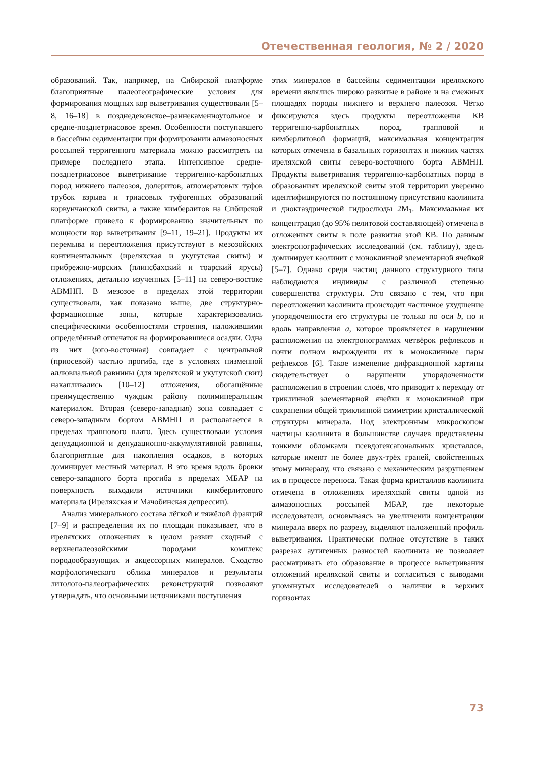Отечественная геология, № 2 / 2020
образований. Так, например, на Сибирской платформе благоприятные палеогеографические условия для формирования мощных кор выветривания существовали [5–8, 16–18] в позднедевонское–раннекаменноугольное и средне-позднетриасовое время. Особенности поступавшего в бассейны седиментации при формировании алмазоносных россыпей терригенного материала можно рассмотреть на примере последнего этапа. Интенсивное средне-позднетриасовое выветривание терригенно-карбонатных пород нижнего палеозоя, долеритов, агломератовых туфов трубок взрыва и триасовых туфогенных образований корвунчанской свиты, а также кимберлитов на Сибирской платформе привело к формированию значительных по мощности кор выветривания [9–11, 19–21]. Продукты их перемыва и переотложения присутствуют в мезозойских континентальных (иреляхская и укугутская свиты) и прибрежно-морских (плинсбахский и тоарский ярусы) отложениях, детально изученных [5–11] на северо-востоке АВМНП. В мезозое в пределах этой территории существовали, как показано выше, две структурно-формационные зоны, которые характеризовались специфическими особенностями строения, наложившими определённый отпечаток на формировавшиеся осадки. Одна из них (юго-восточная) совпадает с центральной (приосевой) частью прогиба, где в условиях низменной аллювиальной равнины (для иреляхской и укугутской свит) накапливались [10–12] отложения, обогащённые преимущественно чуждым району полиминеральным материалом. Вторая (северо-западная) зона совпадает с северо-западным бортом АВМНП и располагается в пределах траппового плато. Здесь существовали условия денудационной и денудационно-аккумулятивной равнины, благоприятные для накопления осадков, в которых доминирует местный материал. В это время вдоль бровки северо-западного борта прогиба в пределах МБАР на поверхность выходили источники кимберлитового материала (Иреляхская и Мачобинская депрессии).
Анализ минерального состава лёгкой и тяжёлой фракций [7–9] и распределения их по площади показывает, что в иреляхских отложениях в целом развит сходный с верхнепалеозойскими породами комплекс породообразующих и акцессорных минералов. Сходство морфологического облика минералов и результаты литолого-палеографических реконструкций позволяют утверждать, что основными источниками поступления
этих минералов в бассейны седиментации иреляхского времени являлись широко развитые в районе и на смежных площадях породы нижнего и верхнего палеозоя. Чётко фиксируются здесь продукты переотложения КВ терригенно-карбонатных пород, трапповой и кимберлитовой формаций, максимальная концентрация которых отмечена в базальных горизонтах и нижних частях иреляхской свиты северо-восточного борта АВМНП. Продукты выветривания терригенно-карбонатных пород в образованиях иреляхской свиты этой территории уверенно идентифицируются по постоянному присутствию каолинита и диоктаэдрической гидрослюды 2M<sub>1</sub>. Максимальная их концентрация (до 95% пелитовой составляющей) отмечена в отложениях свиты в поле развития этой КВ. По данным электронографических исследований (см. таблицу), здесь доминирует каолинит с моноклинной элементарной ячейкой [5–7]. Однако среди частиц данного структурного типа наблюдаются индивиды с различной степенью совершенства структуры. Это связано с тем, что при переотложении каолинита происходит частичное ухудшение упорядоченности его структуры не только по оси b, но и вдоль направления a, которое проявляется в нарушении расположения на электронограммах четвёрок рефлексов и почти полном вырождении их в моноклинные пары рефлексов [6]. Такое изменение дифракционной картины свидетельствует о нарушении упорядоченности расположения в строении слоёв, что приводит к переходу от триклинной элементарной ячейки к моноклинной при сохранении общей триклинной симметрии кристаллической структуры минерала. Под электронным микроскопом частицы каолинита в большинстве случаев представлены тонкими обломками псевдогексагональных кристаллов, которые имеют не более двух-трёх граней, свойственных этому минералу, что связано с механическим разрушением их в процессе переноса. Такая форма кристаллов каолинита отмечена в отложениях иреляхской свиты одной из алмазоносных россыпей МБАР, где некоторые исследователи, основываясь на увеличении концентрации минерала вверх по разрезу, выделяют наложенный профиль выветривания. Практически полное отсутствие в таких разрезах аутигенных разностей каолинита не позволяет рассматривать его образование в процессе выветривания отложений иреляхской свиты и согласиться с выводами упомянутых исследователей о наличии в верхних горизонтах
73